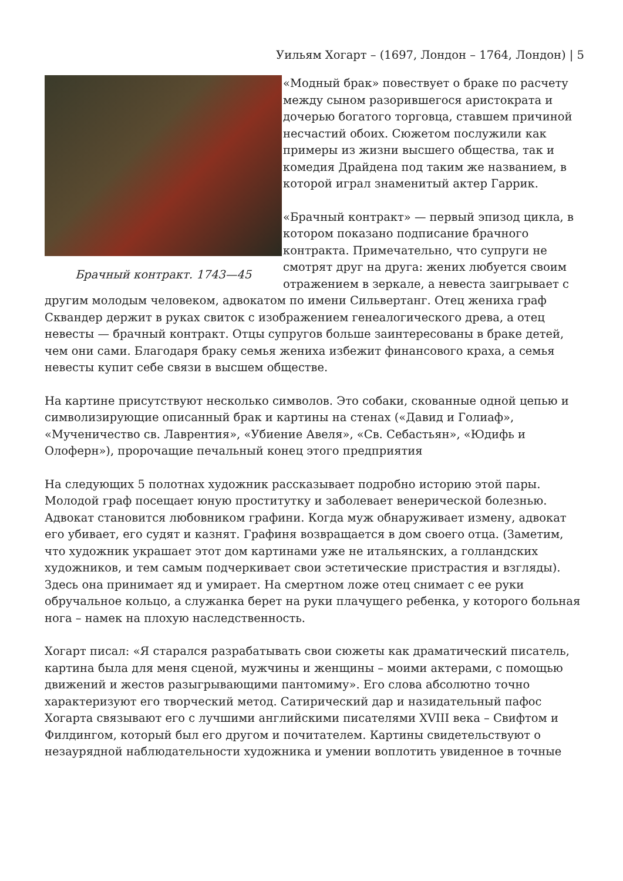Уильям Хогарт – (1697, Лондон – 1764, Лондон) | 5
Брачный контракт. 1743—45
«Модный брак» повествует о браке по расчету между сыном разорившегося аристократа и дочерью богатого торговца, ставшем причиной несчастий обоих. Сюжетом послужили как примеры из жизни высшего общества, так и комедия Драйдена под таким же названием, в которой играл знаменитый актер Гаррик.
«Брачный контракт» — первый эпизод цикла, в котором показано подписание брачного контракта. Примечательно, что супруги не смотрят друг на друга: жених любуется своим отражением в зеркале, а невеста заигрывает с другим молодым человеком, адвокатом по имени Сильвертанг. Отец жениха граф Сквандер держит в руках свиток с изображением генеалогического древа, а отец невесты — брачный контракт. Отцы супругов больше заинтересованы в браке детей, чем они сами. Благодаря браку семья жениха избежит финансового краха, а семья невесты купит себе связи в высшем обществе.
На картине присутствуют несколько символов. Это собаки, скованные одной цепью и символизирующие описанный брак и картины на стенах («Давид и Голиаф», «Мученичество св. Лаврентия», «Убиение Авеля», «Св. Себастьян», «Юдифь и Олоферн»), пророчащие печальный конец этого предприятия
На следующих 5 полотнах художник рассказывает подробно историю этой пары. Молодой граф посещает юную проститутку и заболевает венерической болезнью. Адвокат становится любовником графини. Когда муж обнаруживает измену, адвокат его убивает, его судят и казнят. Графиня возвращается в дом своего отца. (Заметим, что художник украшает этот дом картинами уже не итальянских, а голландских художников, и тем самым подчеркивает свои эстетические пристрастия и взгляды). Здесь она принимает яд и умирает. На смертном ложе отец снимает с ее руки обручальное кольцо, а служанка берет на руки плачущего ребенка, у которого больная нога – намек на плохую наследственность.
Хогарт писал: «Я старался разрабатывать свои сюжеты как драматический писатель, картина была для меня сценой, мужчины и женщины – моими актерами, с помощью движений и жестов разыгрывающими пантомиму». Его слова абсолютно точно характеризуют его творческий метод. Сатирический дар и назидательный пафос Хогарта связывают его с лучшими английскими писателями XVIII века – Свифтом и Филдингом, который был его другом и почитателем. Картины свидетельствуют о незаурядной наблюдательности художника и умении воплотить увиденное в точные